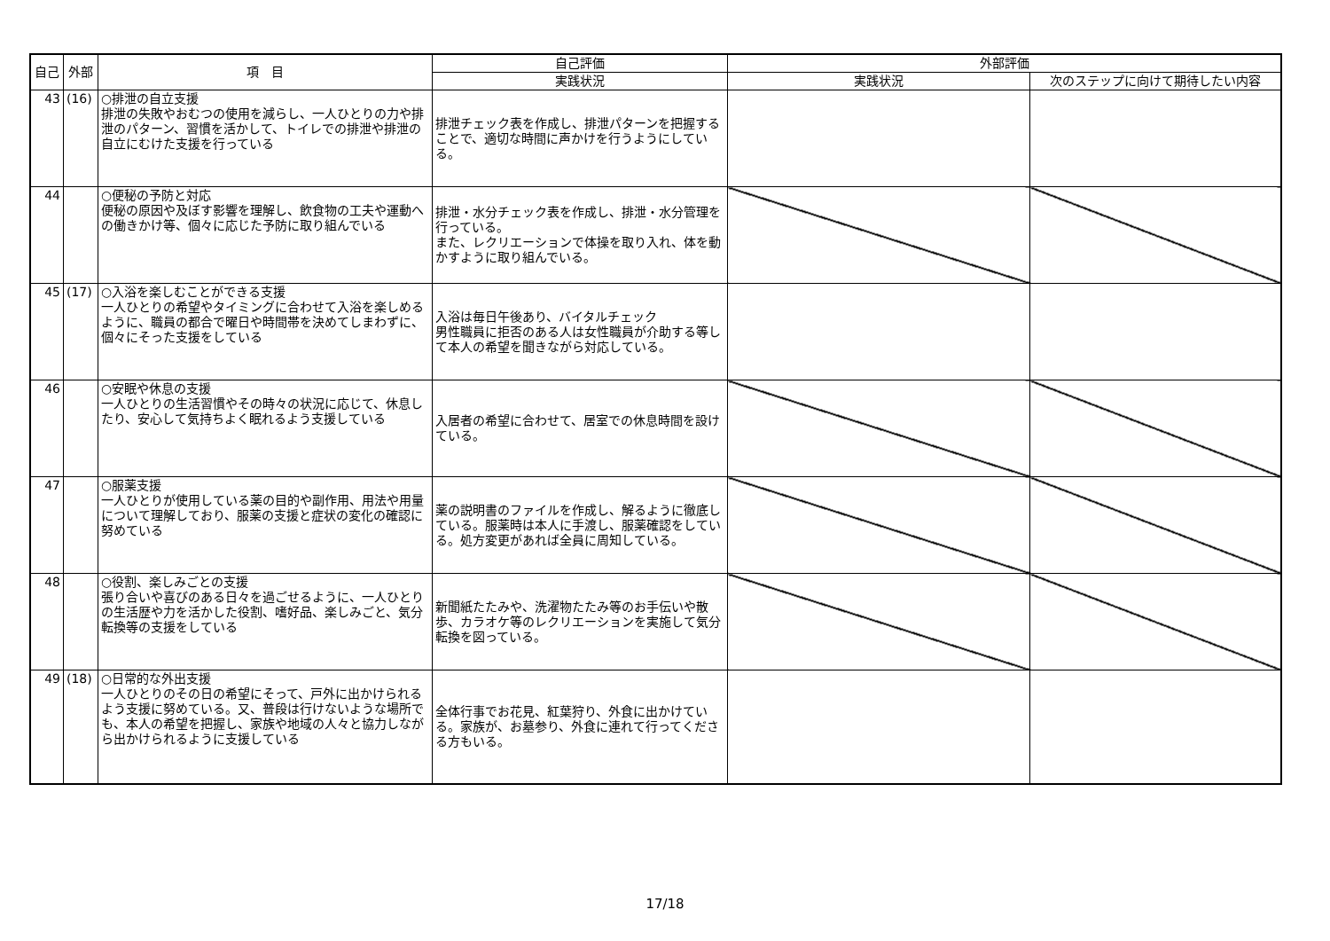| 自己 | 外部 | 項 目 | 自己評価 | 外部評価 | |
| --- | --- | --- | --- | --- | --- |
| | | | 実践状況 | 実践状況 | 次のステップに向けて期待したい内容 |
| 43 | (16) | ○排泄の自立支援 排泄の失敗やおむつの使用を減らし、一人ひとりの力や排泄のパターン、習慣を活かして、トイレでの排泄や排泄の自立にむけた支援を行っている | 排泄チェック表を作成し、排泄パターンを把握することで、適切な時間に声かけを行うようにしている。 | | |
| 44 | | ○便秘の予防と対応 便秘の原因や及ぼす影響を理解し、飲食物の工夫や運動への働きかけ等、個々に応じた予防に取り組んでいる | 排泄・水分チェック表を作成し、排泄・水分管理を行っている。 また、レクリエーションで体操を取り入れ、体を動かすように取り組んでいる。 | | |
| 45 | (17) | ○入浴を楽しむことができる支援 一人ひとりの希望やタイミングに合わせて入浴を楽しめるように、職員の都合で曜日や時間帯を決めてしまわずに、個々にそった支援をしている | 入浴は毎日午後あり、バイタルチェック 男性職員に拒否のある人は女性職員が介助する等して本人の希望を聞きながら対応している。 | | |
| 46 | | ○安眠や休息の支援 一人ひとりの生活習慣やその時々の状況に応じて、休息したり、安心して気持ちよく眠れるよう支援している | 入居者の希望に合わせて、居室での休息時間を設けている。 | | |
| 47 | | ○服薬支援 一人ひとりが使用している薬の目的や副作用、用法や用量について理解しており、服薬の支援と症状の変化の確認に努めている | 薬の説明書のファイルを作成し、解るように徹底している。服薬時は本人に手渡し、服薬確認をしている。処方変更があれば全員に周知している。 | | |
| 48 | | ○役割、楽しみごとの支援 張り合いや喜びのある日々を過ごせるように、一人ひとりの生活歴や力を活かした役割、嗜好品、楽しみごと、気分転換等の支援をしている | 新聞紙たたみや、洗濯物たたみ等のお手伝いや散歩、カラオケ等のレクリエーションを実施して気分転換を図っている。 | | |
| 49 | (18) | ○日常的な外出支援 一人ひとりのその日の希望にそって、戸外に出かけられるよう支援に努めている。又、普段は行けないような場所でも、本人の希望を把握し、家族や地域の人々と協力しながら出かけられるように支援している | 全体行事でお花見、紅葉狩り、外食に出かけている。家族が、お墓参り、外食に連れて行ってくださる方もいる。 | | |
17/18